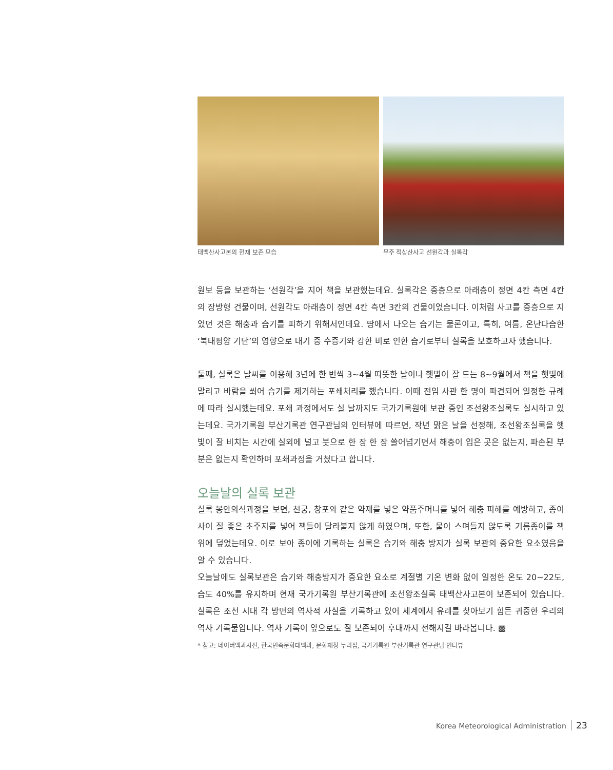태백산사고본의 현재 보존 모습 무주 적상산사고 선원각과 실록각
원보 등을 보관하는 ‘선원각’을 지어 책을 보관했는데요. 실록각은 중층으로 아래층이 정면 4칸 측면 4칸의 장방형 건물이며, 선원각도 아래층이 정면 4칸 측면 3칸의 건물이었습니다. 이처럼 사고를 중층으로 지었던 것은 해충과 습기를 피하기 위해서인데요. 땅에서 나오는 습기는 물론이고, 특히, 여름, 온난다습한 ‘북태평양 기단’의 영향으로 대기 중 수증기와 강한 비로 인한 습기로부터 실록을 보호하고자 했습니다.
둘째, 실록은 날씨를 이용해 3년에 한 번씩 3~4월 따뜻한 날이나 햇볕이 잘 드는 8~9월에서 책을 햇빛에 말리고 바람을 쐬어 습기를 제거하는 포쇄처리를 했습니다. 이때 전임 사관 한 명이 파견되어 일정한 규례에 따라 실시했는데요. 포쇄 과정에서도 실 날까지도 국가기록원에 보관 중인 조선왕조실록도 실시하고 있는데요. 국가기록원 부산기록관 연구관님의 인터뷰에 따르면, 작년 맑은 날을 선정해, 조선왕조실록을 햇빛이 잘 비치는 시간에 실외에 널고 붓으로 한 장 한 장 쓸어넘기면서 해충이 입은 곳은 없는지, 파손된 부분은 없는지 확인하며 포쇄과정을 거쳤다고 합니다.
오늘날의 실록 보관
실록 봉안의식과정을 보면, 천궁, 창포와 같은 약재를 넣은 약품주머니를 넣어 해충 피해를 예방하고, 종이 사이 질 좋은 초주지를 넣어 책들이 달라붙지 않게 하였으며, 또한, 물이 스며들지 않도록 기름종이를 책 위에 덮었는데요. 이로 보아 종이에 기록하는 실록은 습기와 해충 방지가 실록 보관의 중요한 요소였음을 알 수 있습니다.
오늘날에도 실록보관은 습기와 해충방지가 중요한 요소로 계절별 기온 변화 없이 일정한 온도 20~22도, 습도 40%를 유지하며 현재 국가기록원 부산기록관에 조선왕조실록 태백산사고본이 보존되어 있습니다. 실록은 조선 시대 각 방면의 역사적 사실을 기록하고 있어 세계에서 유례를 찾아보기 힘든 귀중한 우리의 역사 기록물입니다. 역사 기록이 앞으로도 잘 보존되어 후대까지 전해지길 바라봅니다. ▩
* 참고: 네이버백과사전, 한국민족문화대백과, 문화재청 누리집, 국가기록원 부산기록관 연구관님 인터뷰
Korea Meteorological Administration 23